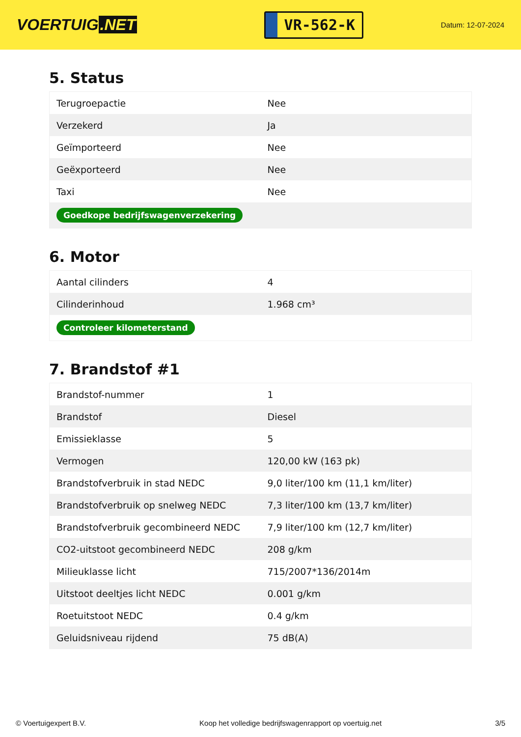VOERTUIG.NET
VR-562-K
Datum: 12-07-2024
5. Status
| Terugroepactie | Nee |
| Verzekerd | Ja |
| Geïmporteerd | Nee |
| Geëxporteerd | Nee |
| Taxi | Nee |
| Goedkope bedrijfswagenverzekering | |
6. Motor
| Aantal cilinders | 4 |
| Cilinderinhoud | 1.968 cm³ |
| Controleer kilometerstand | |
7. Brandstof #1
| Brandstof-nummer | 1 |
| Brandstof | Diesel |
| Emissieklasse | 5 |
| Vermogen | 120,00 kW (163 pk) |
| Brandstofverbruik in stad NEDC | 9,0 liter/100 km (11,1 km/liter) |
| Brandstofverbruik op snelweg NEDC | 7,3 liter/100 km (13,7 km/liter) |
| Brandstofverbruik gecombineerd NEDC | 7,9 liter/100 km (12,7 km/liter) |
| CO2-uitstoot gecombineerd NEDC | 208 g/km |
| Milieuklasse licht | 715/2007*136/2014m |
| Uitstoot deeltjes licht NEDC | 0.001 g/km |
| Roetuitstoot NEDC | 0.4 g/km |
| Geluidsniveau rijdend | 75 dB(A) |
© Voertuigexpert B.V. Koop het volledige bedrijfswagenrapport op voertuig.net 3/5